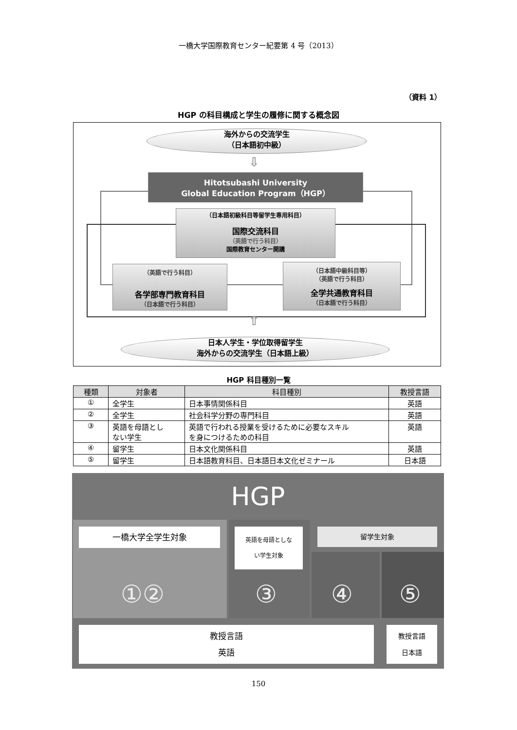一橋大学国際教育センター紀要第 4 号（2013）
（資料 1）
HGP の科目構成と学生の履修に関する概念図
海外からの交流学生
（日本語初中級）
⇩
Hitotsubashi University
Global Education Program（HGP）
（日本語初級科目等留学生専用科目）
国際交流科目
（英語で行う科目）
国際教育センター開講
（英語で行う科目）
各学部専門教育科目
（日本語で行う科目）
（日本語中級科目等）
（英語で行う科目）
全学共通教育科目
（日本語で行う科目）
⇧
日本人学生・学位取得留学生
海外からの交流学生（日本語上級）
HGP 科目種別一覧
| 種類 | 対象者 | 科目種別 | 教授言語 |
| --- | --- | --- | --- |
| ① | 全学生 | 日本事情関係科目 | 英語 |
| ② | 全学生 | 社会科学分野の専門科目 | 英語 |
| ③ | 英語を母語とし ない学生 | 英語で行われる授業を受けるために必要なスキル を身につけるための科目 | 英語 |
| ④ | 留学生 | 日本文化関係科目 | 英語 |
| ⑤ | 留学生 | 日本語教育科目、日本語日本文化ゼミナール | 日本語 |
HGP
一橋大学全学生対象
英語を母語としな
い学生対象
留学生対象
①② ③ ④ ⑤
教授言語
英語
教授言語
日本語
150